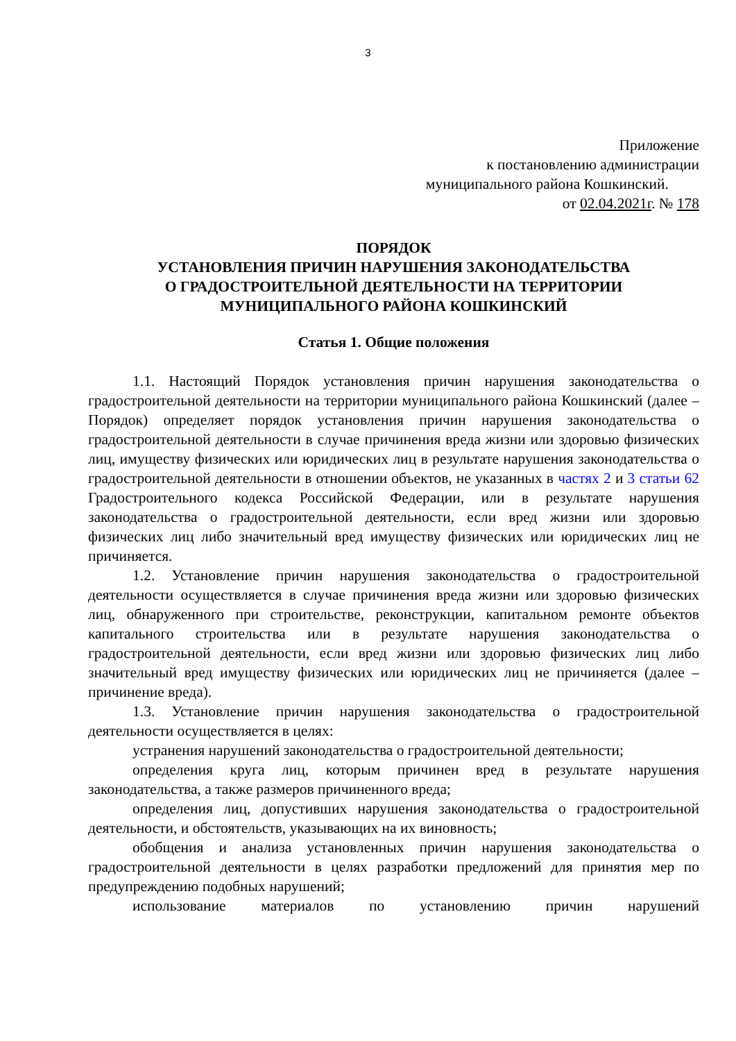3
Приложение
к постановлению администрации
муниципального района Кошкинский.
от 02.04.2021г. № 178
ПОРЯДОК
УСТАНОВЛЕНИЯ ПРИЧИН НАРУШЕНИЯ ЗАКОНОДАТЕЛЬСТВА
О ГРАДОСТРОИТЕЛЬНОЙ ДЕЯТЕЛЬНОСТИ НА ТЕРРИТОРИИ
МУНИЦИПАЛЬНОГО РАЙОНА КОШКИНСКИЙ
Статья 1. Общие положения
1.1. Настоящий Порядок установления причин нарушения законодательства о градостроительной деятельности на территории муниципального района Кошкинский (далее – Порядок) определяет порядок установления причин нарушения законодательства о градостроительной деятельности в случае причинения вреда жизни или здоровью физических лиц, имуществу физических или юридических лиц в результате нарушения законодательства о градостроительной деятельности в отношении объектов, не указанных в частях 2 и 3 статьи 62 Градостроительного кодекса Российской Федерации, или в результате нарушения законодательства о градостроительной деятельности, если вред жизни или здоровью физических лиц либо значительный вред имуществу физических или юридических лиц не причиняется.
1.2. Установление причин нарушения законодательства о градостроительной деятельности осуществляется в случае причинения вреда жизни или здоровью физических лиц, обнаруженного при строительстве, реконструкции, капитальном ремонте объектов капитального строительства или в результате нарушения законодательства о градостроительной деятельности, если вред жизни или здоровью физических лиц либо значительный вред имуществу физических или юридических лиц не причиняется (далее – причинение вреда).
1.3. Установление причин нарушения законодательства о градостроительной деятельности осуществляется в целях:
устранения нарушений законодательства о градостроительной деятельности;
определения круга лиц, которым причинен вред в результате нарушения законодательства, а также размеров причиненного вреда;
определения лиц, допустивших нарушения законодательства о градостроительной деятельности, и обстоятельств, указывающих на их виновность;
обобщения и анализа установленных причин нарушения законодательства о градостроительной деятельности в целях разработки предложений для принятия мер по предупреждению подобных нарушений;
использование материалов по установлению причин нарушений